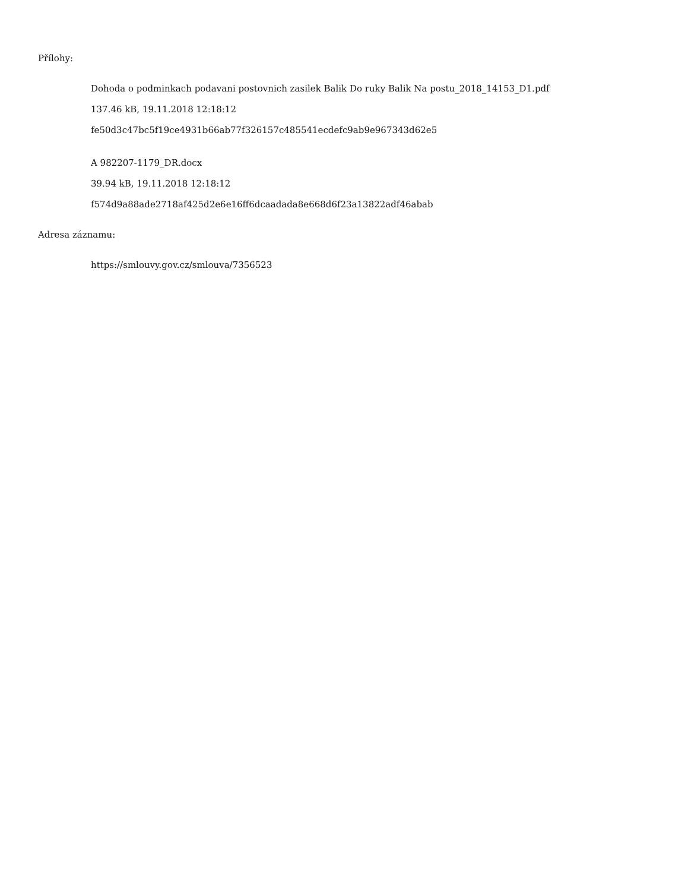Přílohy:
Dohoda o podminkach podavani postovnich zasilek Balik Do ruky Balik Na postu_2018_14153_D1.pdf
137.46 kB, 19.11.2018 12:18:12
fe50d3c47bc5f19ce4931b66ab77f326157c485541ecdefc9ab9e967343d62e5
A 982207-1179_DR.docx
39.94 kB, 19.11.2018 12:18:12
f574d9a88ade2718af425d2e6e16ff6dcaadada8e668d6f23a13822adf46abab
Adresa záznamu:
https://smlouvy.gov.cz/smlouva/7356523